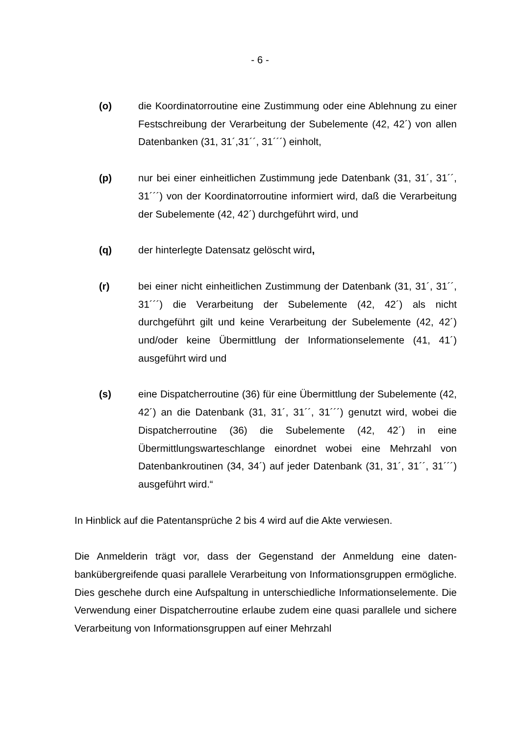- 6 -
(o) die Koordinatorroutine eine Zustimmung oder eine Ablehnung zu einer Festschreibung der Verarbeitung der Subelemente (42, 42´) von allen Datenbanken (31, 31´,31´´, 31´´´) einholt,
(p) nur bei einer einheitlichen Zustimmung jede Datenbank (31, 31´, 31´´, 31´´´) von der Koordinatorroutine informiert wird, daß die Verarbeitung der Subelemente (42, 42´) durchgeführt wird, und
(q) der hinterlegte Datensatz gelöscht wird,
(r) bei einer nicht einheitlichen Zustimmung der Datenbank (31, 31´, 31´´, 31´´´) die Verarbeitung der Subelemente (42, 42´) als nicht durchgeführt gilt und keine Verarbeitung der Subelemente (42, 42´) und/oder keine Übermittlung der Informationselemente (41, 41´) ausgeführt wird und
(s) eine Dispatcherroutine (36) für eine Übermittlung der Subelemente (42, 42´) an die Datenbank (31, 31´, 31´´, 31´´´) genutzt wird, wobei die Dispatcherroutine (36) die Subelemente (42, 42´) in eine Übermittlungswarteschlange einordnet wobei eine Mehrzahl von Datenbankroutinen (34, 34´) auf jeder Datenbank (31, 31´, 31´´, 31´´´) ausgeführt wird.“
In Hinblick auf die Patentansprüche 2 bis 4 wird auf die Akte verwiesen.
Die Anmelderin trägt vor, dass der Gegenstand der Anmeldung eine daten­bankübergreifende quasi parallele Verarbeitung von Informationsgruppen ermög­liche. Dies geschehe durch eine Aufspaltung in unterschiedliche Informations­elemente. Die Verwendung einer Dispatcherroutine erlaube zudem eine quasi parallele und sichere Verarbeitung von Informationsgruppen auf einer Mehrzahl